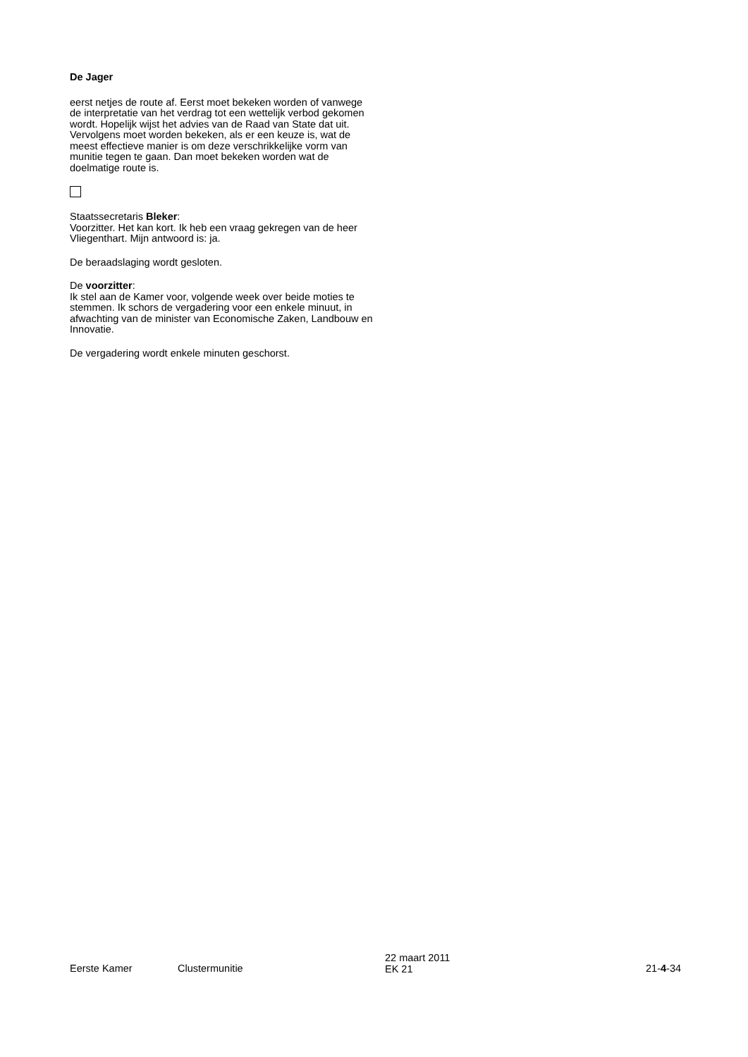De Jager
eerst netjes de route af. Eerst moet bekeken worden of vanwege de interpretatie van het verdrag tot een wettelijk verbod gekomen wordt. Hopelijk wijst het advies van de Raad van State dat uit. Vervolgens moet worden bekeken, als er een keuze is, wat de meest effectieve manier is om deze verschrikkelijke vorm van munitie tegen te gaan. Dan moet bekeken worden wat de doelmatige route is.
Staatssecretaris Bleker:
Voorzitter. Het kan kort. Ik heb een vraag gekregen van de heer Vliegenthart. Mijn antwoord is: ja.
De beraadslaging wordt gesloten.
De voorzitter:
Ik stel aan de Kamer voor, volgende week over beide moties te stemmen. Ik schors de vergadering voor een enkele minuut, in afwachting van de minister van Economische Zaken, Landbouw en Innovatie.
De vergadering wordt enkele minuten geschorst.
Eerste Kamer Clustermunitie
22 maart 2011
EK 21
21-4-34